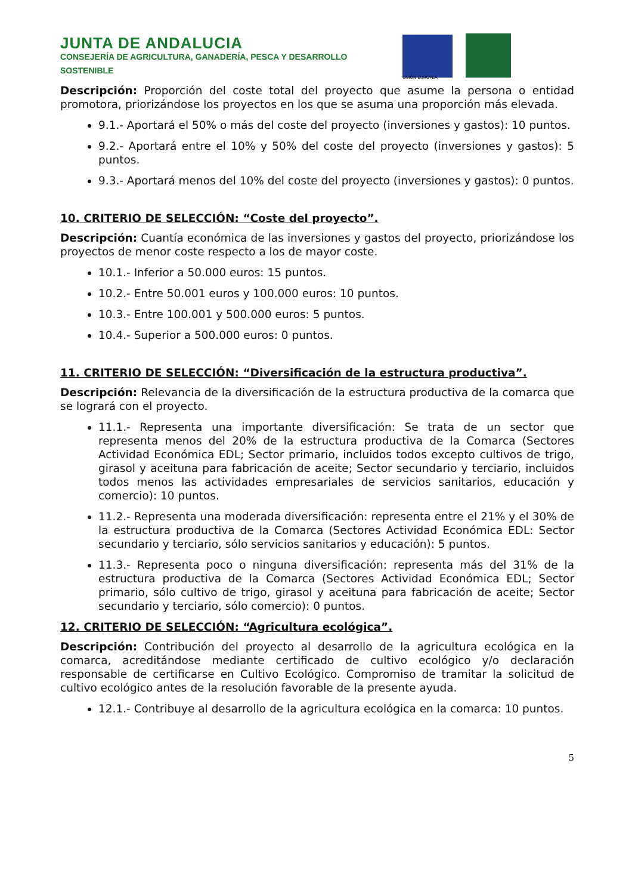JUNTA DE ANDALUCIA
CONSEJERÍA DE AGRICULTURA, GANADERÍA, PESCA Y DESARROLLO SOSTENIBLE
UNIÓN EUROPEA
Descripción: Proporción del coste total del proyecto que asume la persona o entidad promotora, priorizándose los proyectos en los que se asuma una proporción más elevada.
9.1.- Aportará el 50% o más del coste del proyecto (inversiones y gastos): 10 puntos.
9.2.- Aportará entre el 10% y 50% del coste del proyecto (inversiones y gastos): 5 puntos.
9.3.- Aportará menos del 10% del coste del proyecto (inversiones y gastos): 0 puntos.
10. CRITERIO DE SELECCIÓN: “Coste del proyecto”.
Descripción: Cuantía económica de las inversiones y gastos del proyecto, priorizándose los proyectos de menor coste respecto a los de mayor coste.
10.1.- Inferior a 50.000 euros: 15 puntos.
10.2.- Entre 50.001 euros y 100.000 euros: 10 puntos.
10.3.- Entre 100.001 y 500.000 euros: 5 puntos.
10.4.- Superior a 500.000 euros: 0 puntos.
11. CRITERIO DE SELECCIÓN: “Diversificación de la estructura productiva”.
Descripción: Relevancia de la diversificación de la estructura productiva de la comarca que se logrará con el proyecto.
11.1.- Representa una importante diversificación: Se trata de un sector que representa menos del 20% de la estructura productiva de la Comarca (Sectores Actividad Económica EDL; Sector primario, incluidos todos excepto cultivos de trigo, girasol y aceituna para fabricación de aceite; Sector secundario y terciario, incluidos todos menos las actividades empresariales de servicios sanitarios, educación y comercio): 10 puntos.
11.2.- Representa una moderada diversificación: representa entre el 21% y el 30% de la estructura productiva de la Comarca (Sectores Actividad Económica EDL: Sector secundario y terciario, sólo servicios sanitarios y educación): 5 puntos.
11.3.- Representa poco o ninguna diversificación: representa más del 31% de la estructura productiva de la Comarca (Sectores Actividad Económica EDL; Sector primario, sólo cultivo de trigo, girasol y aceituna para fabricación de aceite; Sector secundario y terciario, sólo comercio): 0 puntos.
12. CRITERIO DE SELECCIÓN: “Agricultura ecológica”.
Descripción: Contribución del proyecto al desarrollo de la agricultura ecológica en la comarca, acreditándose mediante certificado de cultivo ecológico y/o declaración responsable de certificarse en Cultivo Ecológico. Compromiso de tramitar la solicitud de cultivo ecológico antes de la resolución favorable de la presente ayuda.
12.1.- Contribuye al desarrollo de la agricultura ecológica en la comarca: 10 puntos.
5